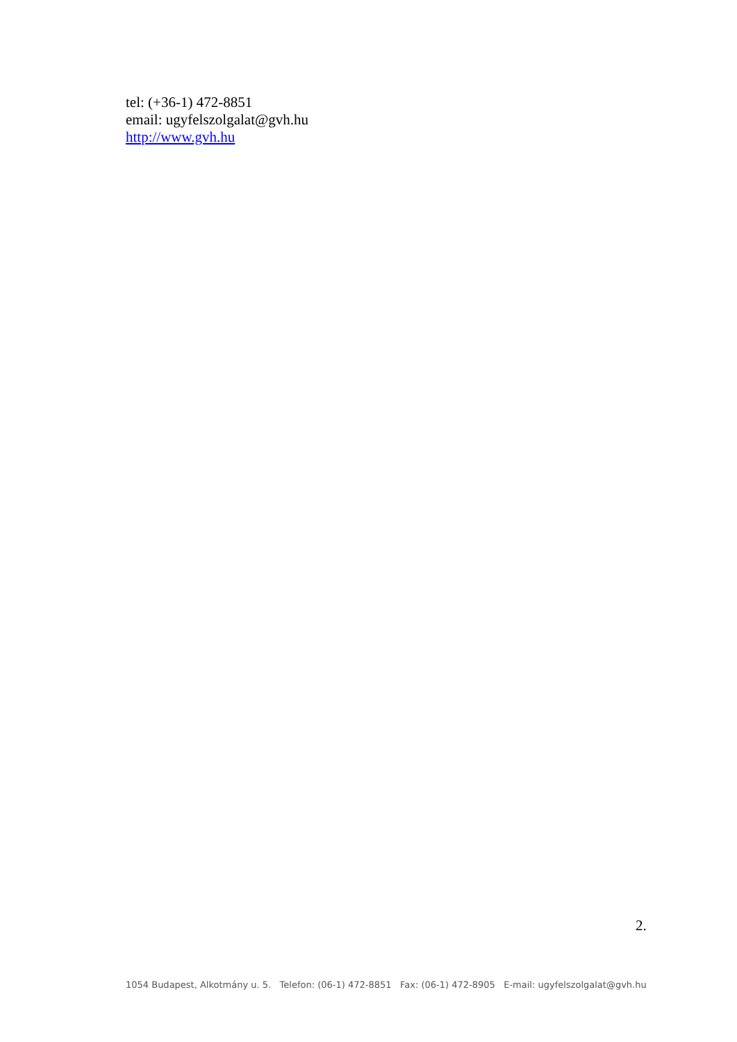tel: (+36-1) 472-8851
email: ugyfelszolgalat@gvh.hu
http://www.gvh.hu
2.
1054 Budapest, Alkotmány u. 5. Telefon: (06-1) 472-8851 Fax: (06-1) 472-8905 E-mail: ugyfelszolgalat@gvh.hu